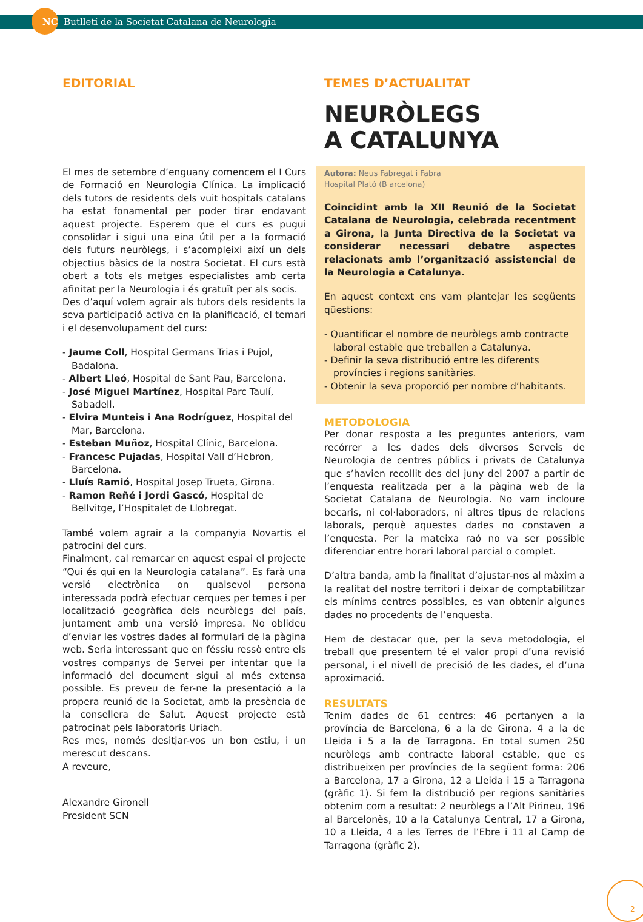NC Butlletí de la Societat Catalana de Neurologia
EDITORIAL
El mes de setembre d’enguany comencem el I Curs de Formació en Neurologia Clínica. La implicació dels tutors de residents dels vuit hospitals catalans ha estat fonamental per poder tirar endavant aquest projecte. Esperem que el curs es pugui consolidar i sigui una eina útil per a la formació dels futurs neuròlegs, i s’acompleixi així un dels objectius bàsics de la nostra Societat. El curs està obert a tots els metges especialistes amb certa afinitat per la Neurologia i és gratuït per als socis.
Des d’aquí volem agrair als tutors dels residents la seva participació activa en la planificació, el temari i el desenvolupament del curs:
- Jaume Coll, Hospital Germans Trias i Pujol, Badalona.
- Albert Lleó, Hospital de Sant Pau, Barcelona.
- José Miguel Martínez, Hospital Parc Taulí, Sabadell.
- Elvira Munteis i Ana Rodríguez, Hospital del Mar, Barcelona.
- Esteban Muñoz, Hospital Clínic, Barcelona.
- Francesc Pujadas, Hospital Vall d’Hebron, Barcelona.
- Lluís Ramió, Hospital Josep Trueta, Girona.
- Ramon Reñé i Jordi Gascó, Hospital de Bellvitge, l’Hospitalet de Llobregat.
També volem agrair a la companyia Novartis el patrocini del curs.
Finalment, cal remarcar en aquest espai el projecte “Qui és qui en la Neurologia catalana”. Es farà una versió electrònica on qualsevol persona interessada podrà efectuar cerques per temes i per localització geogràfica dels neuròlegs del país, juntament amb una versió impresa. No oblideu d’enviar les vostres dades al formulari de la pàgina web. Seria interessant que en féssiu ressò entre els vostres companys de Servei per intentar que la informació del document sigui al més extensa possible. Es preveu de fer-ne la presentació a la propera reunió de la Societat, amb la presència de la consellera de Salut. Aquest projecte està patrocinat pels laboratoris Uriach.
Res mes, només desitjar-vos un bon estiu, i un merescut descans.
A reveure,
Alexandre Gironell
President SCN
TEMES D’ACTUALITAT
NEURÒLEGS
A CATALUNYA
Autora: Neus Fabregat i Fabra
Hospital Plató (B arcelona)
Coincidint amb la XII Reunió de la Societat Catalana de Neurologia, celebrada recentment a Girona, la Junta Directiva de la Societat va considerar necessari debatre aspectes relacionats amb l’organització assistencial de la Neurologia a Catalunya.
En aquest context ens vam plantejar les següents qüestions:
- Quantificar el nombre de neuròlegs amb contracte laboral estable que treballen a Catalunya.
- Definir la seva distribució entre les diferents províncies i regions sanitàries.
- Obtenir la seva proporció per nombre d’habitants.
METODOLOGIA
Per donar resposta a les preguntes anteriors, vam recórrer a les dades dels diversos Serveis de Neurologia de centres públics i privats de Catalunya que s’havien recollit des del juny del 2007 a partir de l’enquesta realitzada per a la pàgina web de la Societat Catalana de Neurologia. No vam incloure becaris, ni col·laboradors, ni altres tipus de relacions laborals, perquè aquestes dades no constaven a l’enquesta. Per la mateixa raó no va ser possible diferenciar entre horari laboral parcial o complet.
D’altra banda, amb la finalitat d’ajustar-nos al màxim a la realitat del nostre territori i deixar de comptabilitzar els mínims centres possibles, es van obtenir algunes dades no procedents de l’enquesta.
Hem de destacar que, per la seva metodologia, el treball que presentem té el valor propi d’una revisió personal, i el nivell de precisió de les dades, el d’una aproximació.
RESULTATS
Tenim dades de 61 centres: 46 pertanyen a la província de Barcelona, 6 a la de Girona, 4 a la de Lleida i 5 a la de Tarragona. En total sumen 250 neuròlegs amb contracte laboral estable, que es distribueixen per províncies de la següent forma: 206 a Barcelona, 17 a Girona, 12 a Lleida i 15 a Tarragona (gràfic 1). Si fem la distribució per regions sanitàries obtenim com a resultat: 2 neuròlegs a l’Alt Pirineu, 196 al Barcelonès, 10 a la Catalunya Central, 17 a Girona, 10 a Lleida, 4 a les Terres de l’Ebre i 11 al Camp de Tarragona (gràfic 2).
2